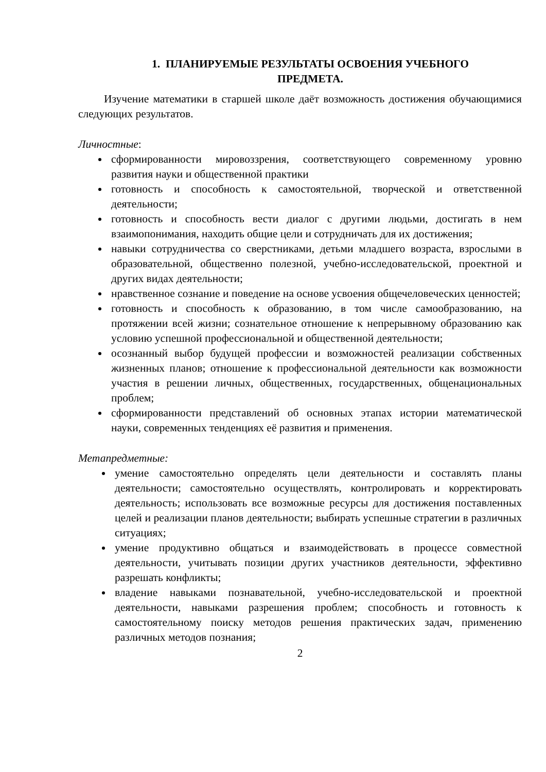1. ПЛАНИРУЕМЫЕ РЕЗУЛЬТАТЫ ОСВОЕНИЯ УЧЕБНОГО
ПРЕДМЕТА.
Изучение математики в старшей школе даёт возможность достижения обучающимися следующих результатов.
Личностные:
сформированности мировоззрения, соответствующего современному уровню развития науки и общественной практики
готовность и способность к самостоятельной, творческой и ответственной деятельности;
готовность и способность вести диалог с другими людьми, достигать в нем взаимопонимания, находить общие цели и сотрудничать для их достижения;
навыки сотрудничества со сверстниками, детьми младшего возраста, взрослыми в образовательной, общественно полезной, учебно-исследовательской, проектной и других видах деятельности;
нравственное сознание и поведение на основе усвоения общечеловеческих ценностей;
готовность и способность к образованию, в том числе самообразованию, на протяжении всей жизни; сознательное отношение к непрерывному образованию как условию успешной профессиональной и общественной деятельности;
осознанный выбор будущей профессии и возможностей реализации собственных жизненных планов; отношение к профессиональной деятельности как возможности участия в решении личных, общественных, государственных, общенациональных проблем;
сформированности представлений об основных этапах истории математической науки, современных тенденциях её развития и применения.
Метапредметные:
умение самостоятельно определять цели деятельности и составлять планы деятельности; самостоятельно осуществлять, контролировать и корректировать деятельность; использовать все возможные ресурсы для достижения поставленных целей и реализации планов деятельности; выбирать успешные стратегии в различных ситуациях;
умение продуктивно общаться и взаимодействовать в процессе совместной деятельности, учитывать позиции других участников деятельности, эффективно разрешать конфликты;
владение навыками познавательной, учебно-исследовательской и проектной деятельности, навыками разрешения проблем; способность и готовность к самостоятельному поиску методов решения практических задач, применению различных методов познания;
2